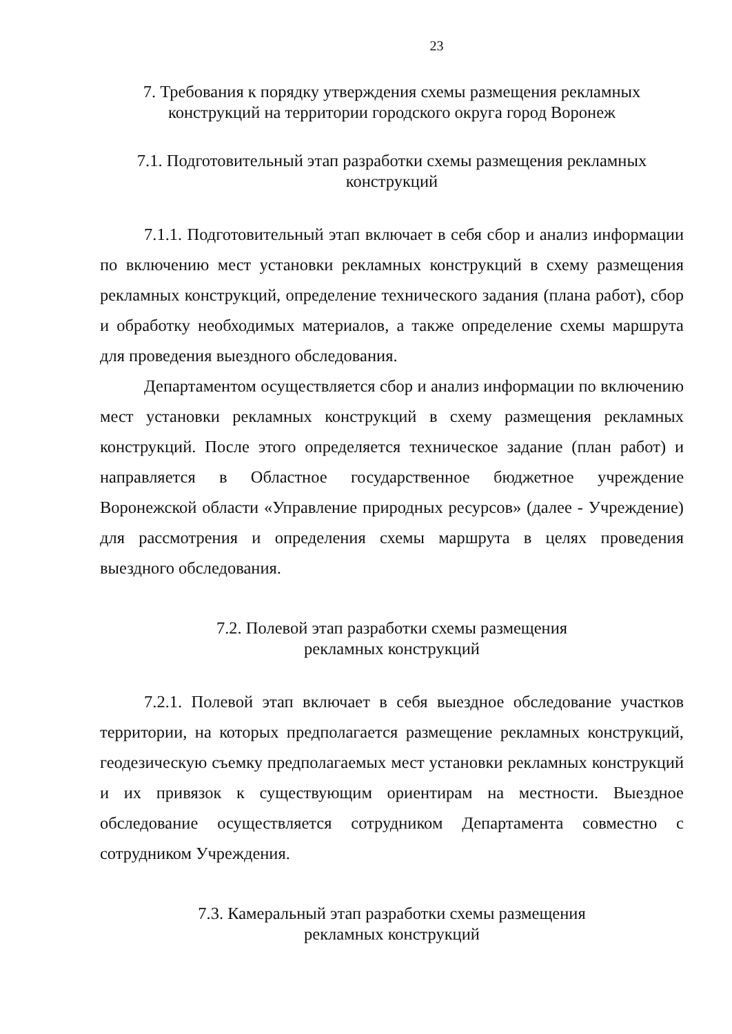23
7. Требования к порядку утверждения схемы размещения рекламных конструкций на территории городского округа город Воронеж
7.1. Подготовительный этап разработки схемы размещения рекламных конструкций
7.1.1. Подготовительный этап включает в себя сбор и анализ информации по включению мест установки рекламных конструкций в схему размещения рекламных конструкций, определение технического задания (плана работ), сбор и обработку необходимых материалов, а также определение схемы маршрута для проведения выездного обследования.
Департаментом осуществляется сбор и анализ информации по включению мест установки рекламных конструкций в схему размещения рекламных конструкций. После этого определяется техническое задание (план работ) и направляется в Областное государственное бюджетное учреждение Воронежской области «Управление природных ресурсов» (далее - Учреждение) для рассмотрения и определения схемы маршрута в целях проведения выездного обследования.
7.2. Полевой этап разработки схемы размещения
рекламных конструкций
7.2.1. Полевой этап включает в себя выездное обследование участков территории, на которых предполагается размещение рекламных конструкций, геодезическую съемку предполагаемых мест установки рекламных конструкций и их привязок к существующим ориентирам на местности. Выездное обследование осуществляется сотрудником Департамента совместно с сотрудником Учреждения.
7.3. Камеральный этап разработки схемы размещения
рекламных конструкций